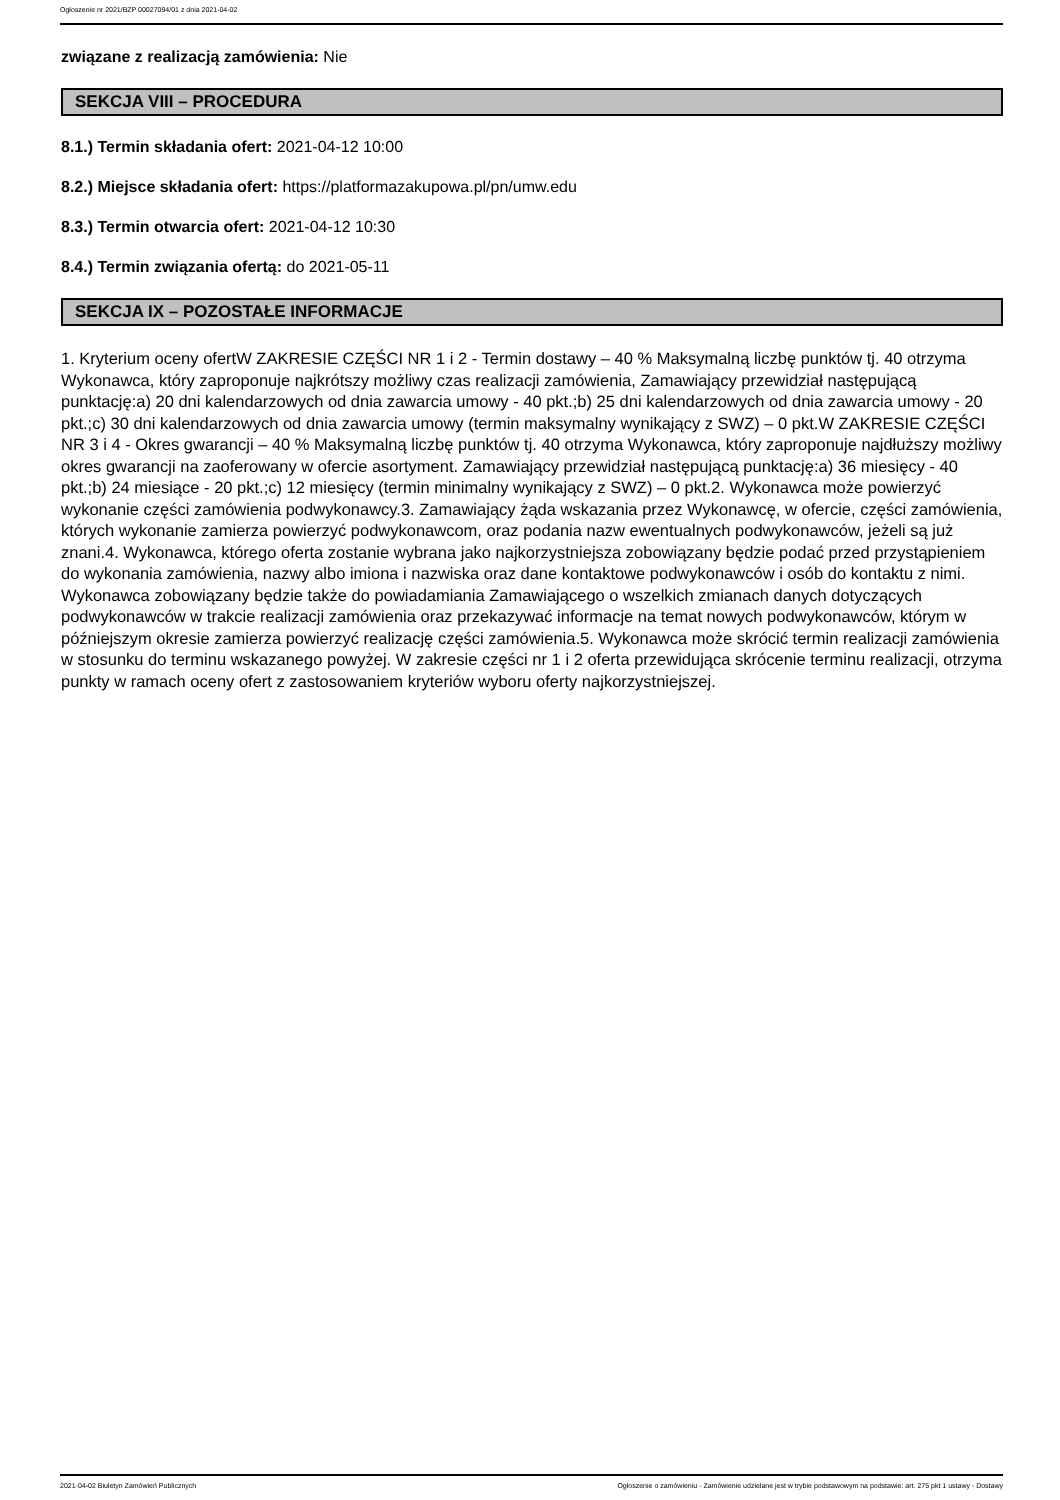Ogłoszenie nr 2021/BZP 00027094/01 z dnia 2021-04-02
związane z realizacją zamówienia: Nie
SEKCJA VIII – PROCEDURA
8.1.) Termin składania ofert: 2021-04-12 10:00
8.2.) Miejsce składania ofert: https://platformazakupowa.pl/pn/umw.edu
8.3.) Termin otwarcia ofert: 2021-04-12 10:30
8.4.) Termin związania ofertą: do 2021-05-11
SEKCJA IX – POZOSTAŁE INFORMACJE
1. Kryterium oceny ofertW ZAKRESIE CZĘŚCI NR 1 i 2 - Termin dostawy – 40 % Maksymalną liczbę punktów tj. 40 otrzyma Wykonawca, który zaproponuje najkrótszy możliwy czas realizacji zamówienia, Zamawiający przewidział następującą punktację:a) 20 dni kalendarzowych od dnia zawarcia umowy - 40 pkt.;b) 25 dni kalendarzowych od dnia zawarcia umowy - 20 pkt.;c) 30 dni kalendarzowych od dnia zawarcia umowy (termin maksymalny wynikający z SWZ) – 0 pkt.W ZAKRESIE CZĘŚCI NR 3 i 4 - Okres gwarancji – 40 % Maksymalną liczbę punktów tj. 40 otrzyma Wykonawca, który zaproponuje najdłuższy możliwy okres gwarancji na zaoferowany w ofercie asortyment. Zamawiający przewidział następującą punktację:a) 36 miesięcy - 40 pkt.;b) 24 miesiące - 20 pkt.;c) 12 miesięcy (termin minimalny wynikający z SWZ) – 0 pkt.2. Wykonawca może powierzyć wykonanie części zamówienia podwykonawcy.3. Zamawiający żąda wskazania przez Wykonawcę, w ofercie, części zamówienia, których wykonanie zamierza powierzyć podwykonawcom, oraz podania nazw ewentualnych podwykonawców, jeżeli są już znani.4. Wykonawca, którego oferta zostanie wybrana jako najkorzystniejsza zobowiązany będzie podać przed przystąpieniem do wykonania zamówienia, nazwy albo imiona i nazwiska oraz dane kontaktowe podwykonawców i osób do kontaktu z nimi. Wykonawca zobowiązany będzie także do powiadamiania Zamawiającego o wszelkich zmianach danych dotyczących podwykonawców w trakcie realizacji zamówienia oraz przekazywać informacje na temat nowych podwykonawców, którym w późniejszym okresie zamierza powierzyć realizację części zamówienia.5. Wykonawca może skrócić termin realizacji zamówienia w stosunku do terminu wskazanego powyżej. W zakresie części nr 1 i 2 oferta przewidująca skrócenie terminu realizacji, otrzyma punkty w ramach oceny ofert z zastosowaniem kryteriów wyboru oferty najkorzystniejszej.
2021-04-02 Biuletyn Zamówień Publicznych Ogłoszenie o zamówieniu - Zamówienie udzielane jest w trybie podstawowym na podstawie: art. 275 pkt 1 ustawy - Dostawy